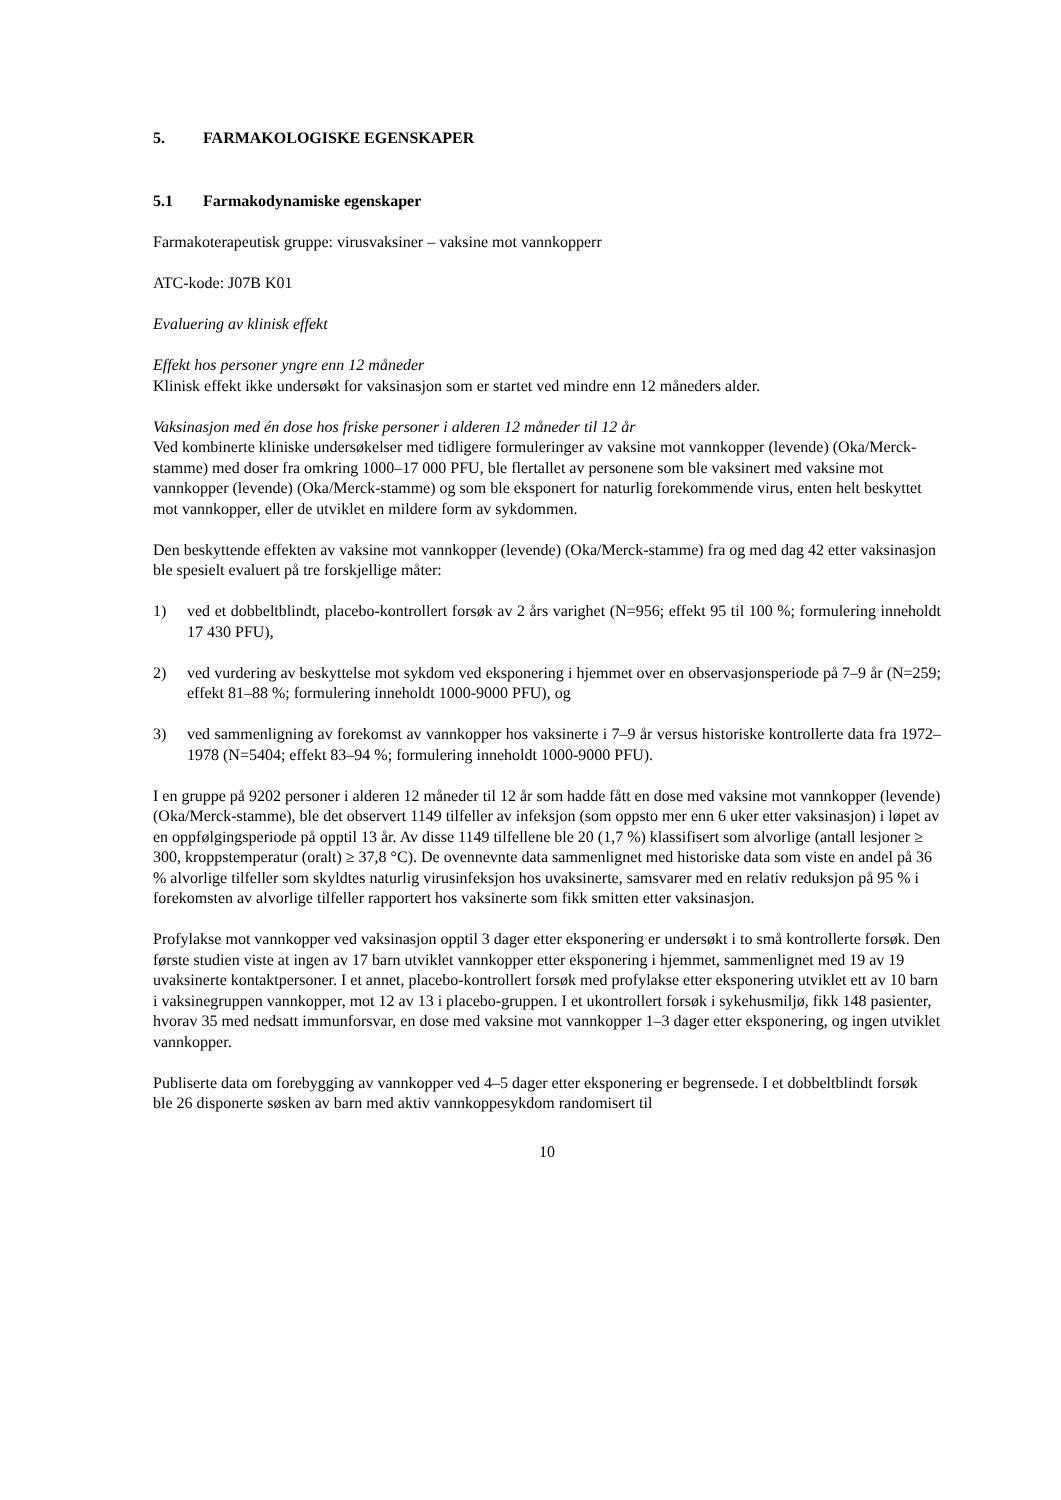5. FARMAKOLOGISKE EGENSKAPER
5.1 Farmakodynamiske egenskaper
Farmakoterapeutisk gruppe: virusvaksiner – vaksine mot vannkopperr
ATC-kode: J07B K01
Evaluering av klinisk effekt
Effekt hos personer yngre enn 12 måneder
Klinisk effekt ikke undersøkt for vaksinasjon som er startet ved mindre enn 12 måneders alder.
Vaksinasjon med én dose hos friske personer i alderen 12 måneder til 12 år
Ved kombinerte kliniske undersøkelser med tidligere formuleringer av vaksine mot vannkopper (levende) (Oka/Merck-stamme) med doser fra omkring 1000–17 000 PFU, ble flertallet av personene som ble vaksinert med vaksine mot vannkopper (levende) (Oka/Merck-stamme) og som ble eksponert for naturlig forekommende virus, enten helt beskyttet mot vannkopper, eller de utviklet en mildere form av sykdommen.
Den beskyttende effekten av vaksine mot vannkopper (levende) (Oka/Merck-stamme) fra og med dag 42 etter vaksinasjon ble spesielt evaluert på tre forskjellige måter:
1) ved et dobbeltblindt, placebo-kontrollert forsøk av 2 års varighet (N=956; effekt 95 til 100 %; formulering inneholdt 17 430 PFU),
2) ved vurdering av beskyttelse mot sykdom ved eksponering i hjemmet over en observasjonsperiode på 7–9 år (N=259; effekt 81–88 %; formulering inneholdt 1000-9000 PFU), og
3) ved sammenligning av forekomst av vannkopper hos vaksinerte i 7–9 år versus historiske kontrollerte data fra 1972–1978 (N=5404; effekt 83–94 %; formulering inneholdt 1000-9000 PFU).
I en gruppe på 9202 personer i alderen 12 måneder til 12 år som hadde fått en dose med vaksine mot vannkopper (levende) (Oka/Merck-stamme), ble det observert 1149 tilfeller av infeksjon (som oppsto mer enn 6 uker etter vaksinasjon) i løpet av en oppfølgingsperiode på opptil 13 år. Av disse 1149 tilfellene ble 20 (1,7 %) klassifisert som alvorlige (antall lesjoner ≥ 300, kroppstemperatur (oralt) ≥ 37,8 °C). De ovennevnte data sammenlignet med historiske data som viste en andel på 36 % alvorlige tilfeller som skyldtes naturlig virusinfeksjon hos uvaksinerte, samsvarer med en relativ reduksjon på 95 % i forekomsten av alvorlige tilfeller rapportert hos vaksinerte som fikk smitten etter vaksinasjon.
Profylakse mot vannkopper ved vaksinasjon opptil 3 dager etter eksponering er undersøkt i to små kontrollerte forsøk. Den første studien viste at ingen av 17 barn utviklet vannkopper etter eksponering i hjemmet, sammenlignet med 19 av 19 uvaksinerte kontaktpersoner. I et annet, placebo-kontrollert forsøk med profylakse etter eksponering utviklet ett av 10 barn i vaksinegruppen vannkopper, mot 12 av 13 i placebo-gruppen. I et ukontrollert forsøk i sykehusmiljø, fikk 148 pasienter, hvorav 35 med nedsatt immunforsvar, en dose med vaksine mot vannkopper 1–3 dager etter eksponering, og ingen utviklet vannkopper.
Publiserte data om forebygging av vannkopper ved 4–5 dager etter eksponering er begrensede. I et dobbeltblindt forsøk ble 26 disponerte søsken av barn med aktiv vannkoppesykdom randomisert til
10